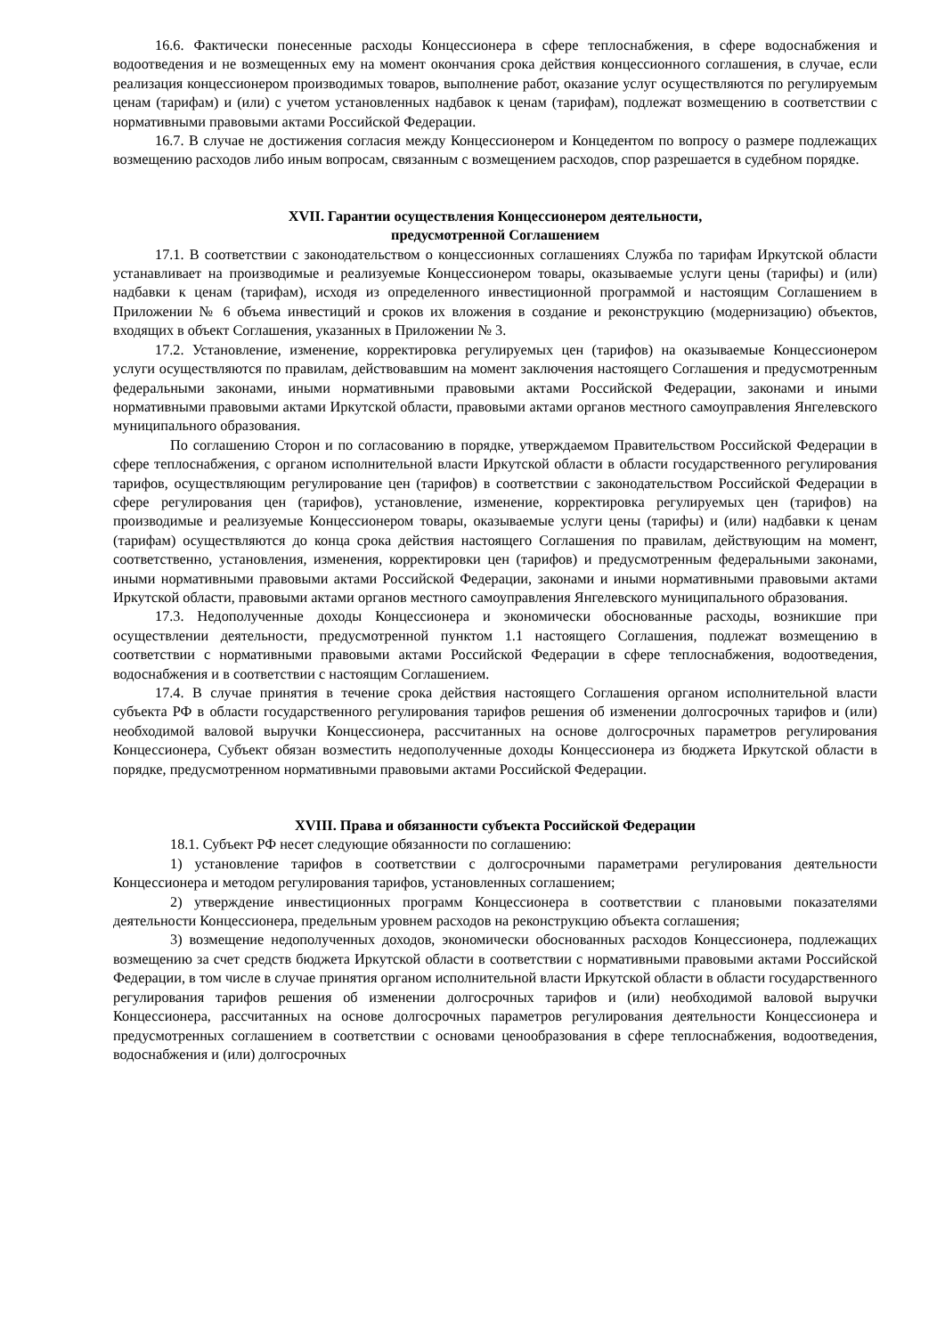16.6. Фактически понесенные расходы Концессионера в сфере теплоснабжения, в сфере водоснабжения и водоотведения и не возмещенных ему на момент окончания срока действия концессионного соглашения, в случае, если реализация концессионером производимых товаров, выполнение работ, оказание услуг осуществляются по регулируемым ценам (тарифам) и (или) с учетом установленных надбавок к ценам (тарифам), подлежат возмещению в соответствии с нормативными правовыми актами Российской Федерации.
16.7. В случае не достижения согласия между Концессионером и Концедентом по вопросу о размере подлежащих возмещению расходов либо иным вопросам, связанным с возмещением расходов, спор разрешается в судебном порядке.
XVII. Гарантии осуществления Концессионером деятельности,
предусмотренной Соглашением
17.1. В соответствии с законодательством о концессионных соглашениях Служба по тарифам Иркутской области устанавливает на производимые и реализуемые Концессионером товары, оказываемые услуги цены (тарифы) и (или) надбавки к ценам (тарифам), исходя из определенного инвестиционной программой и настоящим Соглашением в Приложении № 6 объема инвестиций и сроков их вложения в создание и реконструкцию (модернизацию) объектов, входящих в объект Соглашения, указанных в Приложении № 3.
17.2. Установление, изменение, корректировка регулируемых цен (тарифов) на оказываемые Концессионером услуги осуществляются по правилам, действовавшим на момент заключения настоящего Соглашения и предусмотренным федеральными законами, иными нормативными правовыми актами Российской Федерации, законами и иными нормативными правовыми актами Иркутской области, правовыми актами органов местного самоуправления Янгелевского муниципального образования.
По соглашению Сторон и по согласованию в порядке, утверждаемом Правительством Российской Федерации в сфере теплоснабжения, с органом исполнительной власти Иркутской области в области государственного регулирования тарифов, осуществляющим регулирование цен (тарифов) в соответствии с законодательством Российской Федерации в сфере регулирования цен (тарифов), установление, изменение, корректировка регулируемых цен (тарифов) на производимые и реализуемые Концессионером товары, оказываемые услуги цены (тарифы) и (или) надбавки к ценам (тарифам) осуществляются до конца срока действия настоящего Соглашения по правилам, действующим на момент, соответственно, установления, изменения, корректировки цен (тарифов) и предусмотренным федеральными законами, иными нормативными правовыми актами Российской Федерации, законами и иными нормативными правовыми актами Иркутской области, правовыми актами органов местного самоуправления Янгелевского муниципального образования.
17.3. Недополученные доходы Концессионера и экономически обоснованные расходы, возникшие при осуществлении деятельности, предусмотренной пунктом 1.1 настоящего Соглашения, подлежат возмещению в соответствии с нормативными правовыми актами Российской Федерации в сфере теплоснабжения, водоотведения, водоснабжения и в соответствии с настоящим Соглашением.
17.4. В случае принятия в течение срока действия настоящего Соглашения органом исполнительной власти субъекта РФ в области государственного регулирования тарифов решения об изменении долгосрочных тарифов и (или) необходимой валовой выручки Концессионера, рассчитанных на основе долгосрочных параметров регулирования Концессионера, Субъект обязан возместить недополученные доходы Концессионера из бюджета Иркутской области в порядке, предусмотренном нормативными правовыми актами Российской Федерации.
XVIII. Права и обязанности субъекта Российской Федерации
18.1. Субъект РФ несет следующие обязанности по соглашению:
1) установление тарифов в соответствии с долгосрочными параметрами регулирования деятельности Концессионера и методом регулирования тарифов, установленных соглашением;
2) утверждение инвестиционных программ Концессионера в соответствии с плановыми показателями деятельности Концессионера, предельным уровнем расходов на реконструкцию объекта соглашения;
3) возмещение недополученных доходов, экономически обоснованных расходов Концессионера, подлежащих возмещению за счет средств бюджета Иркутской области в соответствии с нормативными правовыми актами Российской Федерации, в том числе в случае принятия органом исполнительной власти Иркутской области в области государственного регулирования тарифов решения об изменении долгосрочных тарифов и (или) необходимой валовой выручки Концессионера, рассчитанных на основе долгосрочных параметров регулирования деятельности Концессионера и предусмотренных соглашением в соответствии с основами ценообразования в сфере теплоснабжения, водоотведения, водоснабжения и (или) долгосрочных